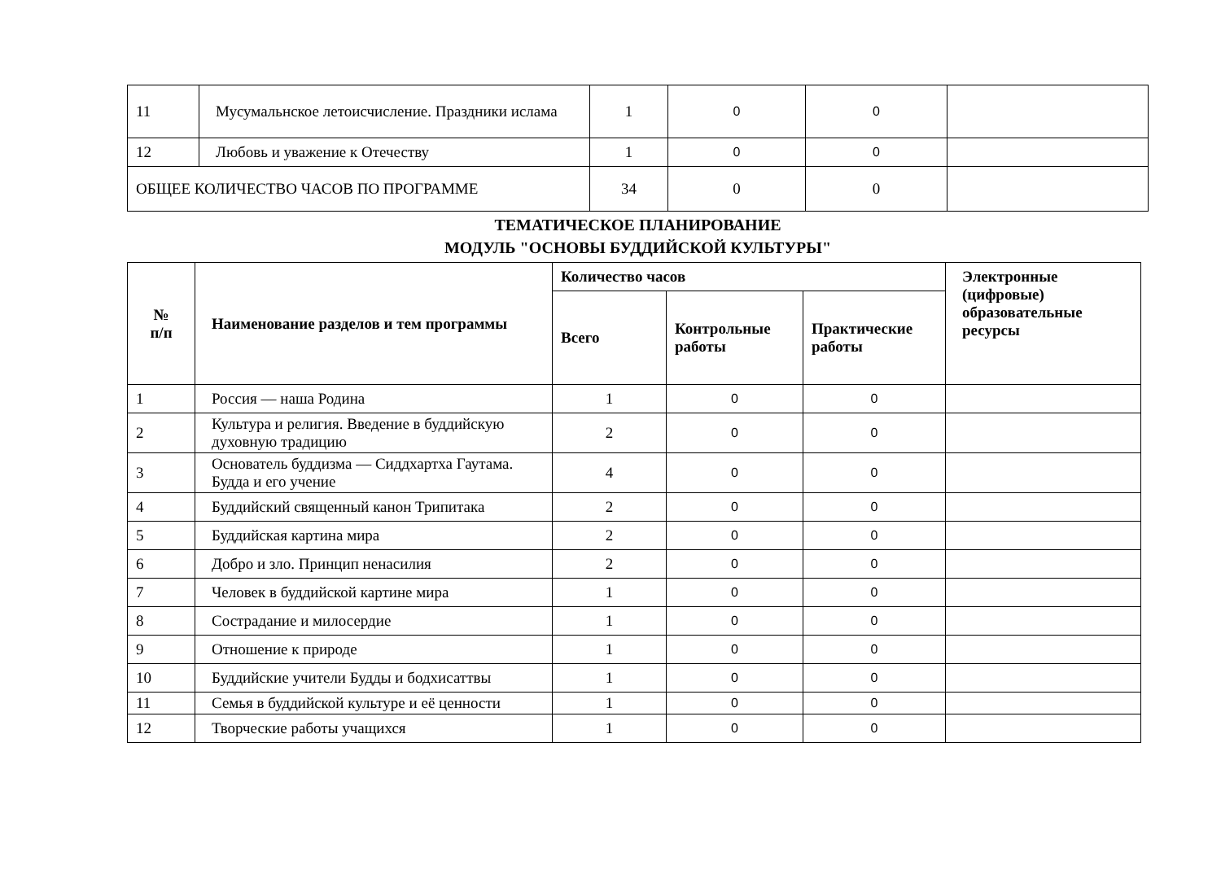| 11 | Мусумальнское летоисчисление. Праздники ислама | 1 | 0 | 0 | |
| 12 | Любовь и уважение к Отечеству | 1 | 0 | 0 | |
| ОБЩЕЕ КОЛИЧЕСТВО ЧАСОВ ПО ПРОГРАММЕ | | 34 | 0 | 0 | |
ТЕМАТИЧЕСКОЕ ПЛАНИРОВАНИЕ
МОДУЛЬ "ОСНОВЫ БУДДИЙСКОЙ КУЛЬТУРЫ"
| № п/п | Наименование разделов и тем программы | Количество часов | | | Электронные (цифровые) образовательные ресурсы |
| --- | --- | --- | --- | --- | --- |
| | | Всего | Контрольные работы | Практические работы | |
| 1 | Россия — наша Родина | 1 | 0 | 0 | |
| 2 | Культура и религия. Введение в буддийскую духовную традицию | 2 | 0 | 0 | |
| 3 | Основатель буддизма — Сиддхартха Гаутама. Будда и его учение | 4 | 0 | 0 | |
| 4 | Буддийский священный канон Трипитака | 2 | 0 | 0 | |
| 5 | Буддийская картина мира | 2 | 0 | 0 | |
| 6 | Добро и зло. Принцип ненасилия | 2 | 0 | 0 | |
| 7 | Человек в буддийской картине мира | 1 | 0 | 0 | |
| 8 | Сострадание и милосердие | 1 | 0 | 0 | |
| 9 | Отношение к природе | 1 | 0 | 0 | |
| 10 | Буддийские учители Будды и бодхисаттвы | 1 | 0 | 0 | |
| 11 | Семья в буддийской культуре и её ценности | 1 | 0 | 0 | |
| 12 | Творческие работы учащихся | 1 | 0 | 0 | |